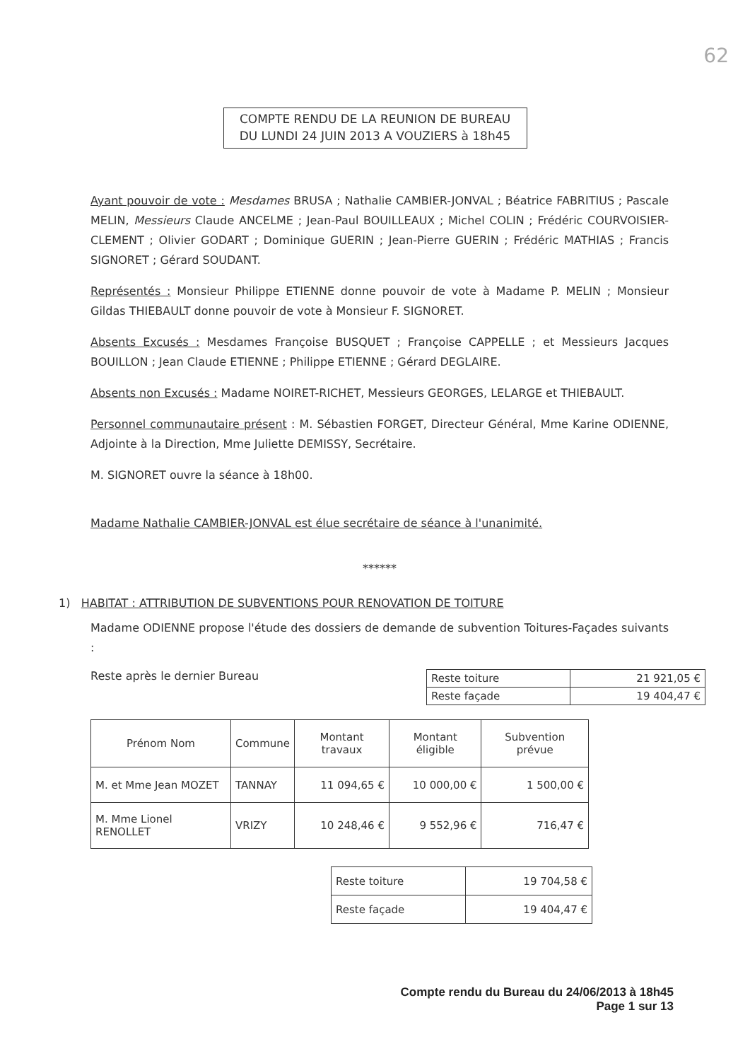62
COMPTE RENDU DE LA REUNION DE BUREAU
DU LUNDI 24 JUIN 2013 A VOUZIERS à 18h45
Ayant pouvoir de vote : Mesdames BRUSA ; Nathalie CAMBIER-JONVAL ; Béatrice FABRITIUS ; Pascale MELIN, Messieurs Claude ANCELME ; Jean-Paul BOUILLEAUX ; Michel COLIN ; Frédéric COURVOISIER-CLEMENT ; Olivier GODART ; Dominique GUERIN ; Jean-Pierre GUERIN ; Frédéric MATHIAS ; Francis SIGNORET ; Gérard SOUDANT.
Représentés : Monsieur Philippe ETIENNE donne pouvoir de vote à Madame P. MELIN ; Monsieur Gildas THIEBAULT donne pouvoir de vote à Monsieur F. SIGNORET.
Absents Excusés : Mesdames Françoise BUSQUET ; Françoise CAPPELLE ; et Messieurs Jacques BOUILLON ; Jean Claude ETIENNE ; Philippe ETIENNE ; Gérard DEGLAIRE.
Absents non Excusés : Madame NOIRET-RICHET, Messieurs GEORGES, LELARGE et THIEBAULT.
Personnel communautaire présent : M. Sébastien FORGET, Directeur Général, Mme Karine ODIENNE, Adjointe à la Direction, Mme Juliette DEMISSY, Secrétaire.
M. SIGNORET ouvre la séance à 18h00.
Madame Nathalie CAMBIER-JONVAL est élue secrétaire de séance à l'unanimité.
******
1) HABITAT : ATTRIBUTION DE SUBVENTIONS POUR RENOVATION DE TOITURE
Madame ODIENNE propose l'étude des dossiers de demande de subvention Toitures-Façades suivants :
Reste après le dernier Bureau
| Reste toiture | 21 921,05 € |
| Reste façade | 19 404,47 € |
| Prénom Nom | Commune | Montant travaux | Montant éligible | Subvention prévue |
| --- | --- | --- | --- | --- |
| M. et Mme Jean MOZET | TANNAY | 11 094,65 € | 10 000,00 € | 1 500,00 € |
| M. Mme Lionel RENOLLET | VRIZY | 10 248,46 € | 9 552,96 € | 716,47 € |
| Reste toiture | 19 704,58 € |
| Reste façade | 19 404,47 € |
Compte rendu du Bureau du 24/06/2013 à 18h45
Page 1 sur 13